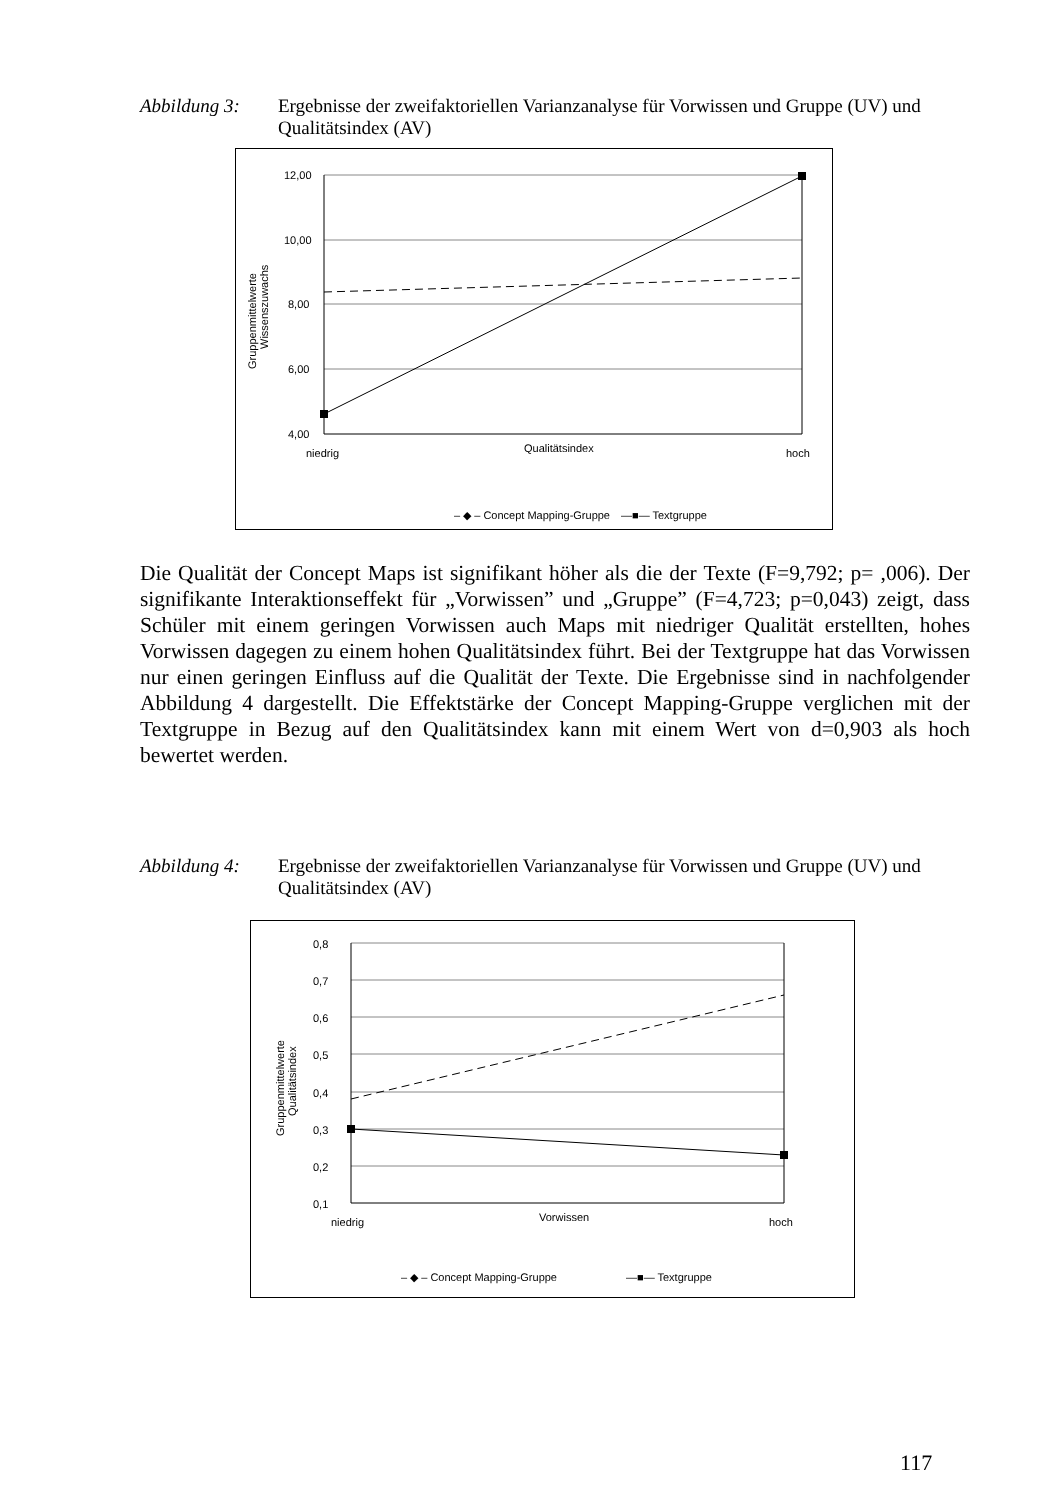Abbildung 3: Ergebnisse der zweifaktoriellen Varianzanalyse für Vorwissen und Gruppe (UV) und Qualitätsindex (AV)
12,00
10,00
8,00
6,00
4,00
niedrig
Qualitätsindex
hoch
Gruppenmittelwerte
Wissenszuwachs
– ◆ – Concept Mapping-Gruppe
—■— Textgruppe
Die Qualität der Concept Maps ist signifikant höher als die der Texte (F=9,792; p= ,006). Der signifikante Interaktionseffekt für „Vorwissen” und „Gruppe” (F=4,723; p=0,043) zeigt, dass Schüler mit einem geringen Vorwissen auch Maps mit niedriger Qualität erstellten, hohes Vorwissen dagegen zu einem hohen Qualitätsindex führt. Bei der Textgruppe hat das Vorwissen nur einen geringen Einfluss auf die Qualität der Texte. Die Ergebnisse sind in nachfolgender Abbildung 4 dargestellt. Die Effektstärke der Concept Mapping-Gruppe verglichen mit der Textgruppe in Bezug auf den Qualitätsindex kann mit einem Wert von d=0,903 als hoch bewertet werden.
Abbildung 4: Ergebnisse der zweifaktoriellen Varianzanalyse für Vorwissen und Gruppe (UV) und Qualitätsindex (AV)
0,8
0,7
0,6
0,5
0,4
0,3
0,2
0,1
niedrig
Vorwissen
hoch
Gruppenmittelwerte
Qualitätsindex
– ◆ – Concept Mapping-Gruppe
—■— Textgruppe
117